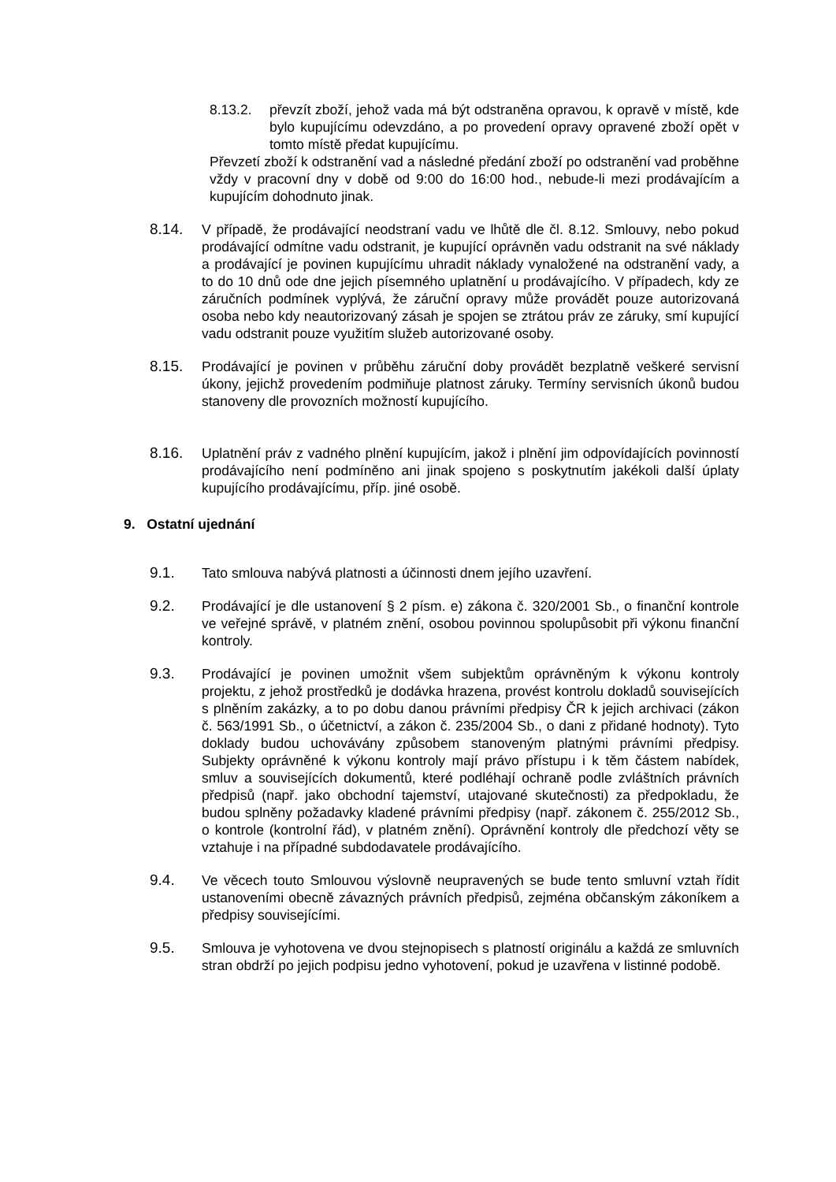8.13.2. převzít zboží, jehož vada má být odstraněna opravou, k opravě v místě, kde bylo kupujícímu odevzdáno, a po provedení opravy opravené zboží opět v tomto místě předat kupujícímu.
Převzetí zboží k odstranění vad a následné předání zboží po odstranění vad proběhne vždy v pracovní dny v době od 9:00 do 16:00 hod., nebude-li mezi prodávajícím a kupujícím dohodnuto jinak.
8.14. V případě, že prodávající neodstraní vadu ve lhůtě dle čl. 8.12. Smlouvy, nebo pokud prodávající odmítne vadu odstranit, je kupující oprávněn vadu odstranit na své náklady a prodávající je povinen kupujícímu uhradit náklady vynaložené na odstranění vady, a to do 10 dnů ode dne jejich písemného uplatnění u prodávajícího. V případech, kdy ze záručních podmínek vyplývá, že záruční opravy může provádět pouze autorizovaná osoba nebo kdy neautorizovaný zásah je spojen se ztrátou práv ze záruky, smí kupující vadu odstranit pouze využitím služeb autorizované osoby.
8.15. Prodávající je povinen v průběhu záruční doby provádět bezplatně veškeré servisní úkony, jejichž provedením podmiňuje platnost záruky. Termíny servisních úkonů budou stanoveny dle provozních možností kupujícího.
8.16. Uplatnění práv z vadného plnění kupujícím, jakož i plnění jim odpovídajících povinností prodávajícího není podmíněno ani jinak spojeno s poskytnutím jakékoli další úplaty kupujícího prodávajícímu, příp. jiné osobě.
9. Ostatní ujednání
9.1. Tato smlouva nabývá platnosti a účinnosti dnem jejího uzavření.
9.2. Prodávající je dle ustanovení § 2 písm. e) zákona č. 320/2001 Sb., o finanční kontrole ve veřejné správě, v platném znění, osobou povinnou spolupůsobit při výkonu finanční kontroly.
9.3. Prodávající je povinen umožnit všem subjektům oprávněným k výkonu kontroly projektu, z jehož prostředků je dodávka hrazena, provést kontrolu dokladů souvisejících s plněním zakázky, a to po dobu danou právními předpisy ČR k jejich archivaci (zákon č. 563/1991 Sb., o účetnictví, a zákon č. 235/2004 Sb., o dani z přidané hodnoty). Tyto doklady budou uchovávány způsobem stanoveným platnými právními předpisy. Subjekty oprávněné k výkonu kontroly mají právo přístupu i k těm částem nabídek, smluv a souvisejících dokumentů, které podléhají ochraně podle zvláštních právních předpisů (např. jako obchodní tajemství, utajované skutečnosti) za předpokladu, že budou splněny požadavky kladené právními předpisy (např. zákonem č. 255/2012 Sb., o kontrole (kontrolní řád), v platném znění). Oprávnění kontroly dle předchozí věty se vztahuje i na případné subdodavatele prodávajícího.
9.4. Ve věcech touto Smlouvou výslovně neupravených se bude tento smluvní vztah řídit ustanoveními obecně závazných právních předpisů, zejména občanským zákoníkem a předpisy souvisejícími.
9.5. Smlouva je vyhotovena ve dvou stejnopisech s platností originálu a každá ze smluvních stran obdrží po jejich podpisu jedno vyhotovení, pokud je uzavřena v listinné podobě.